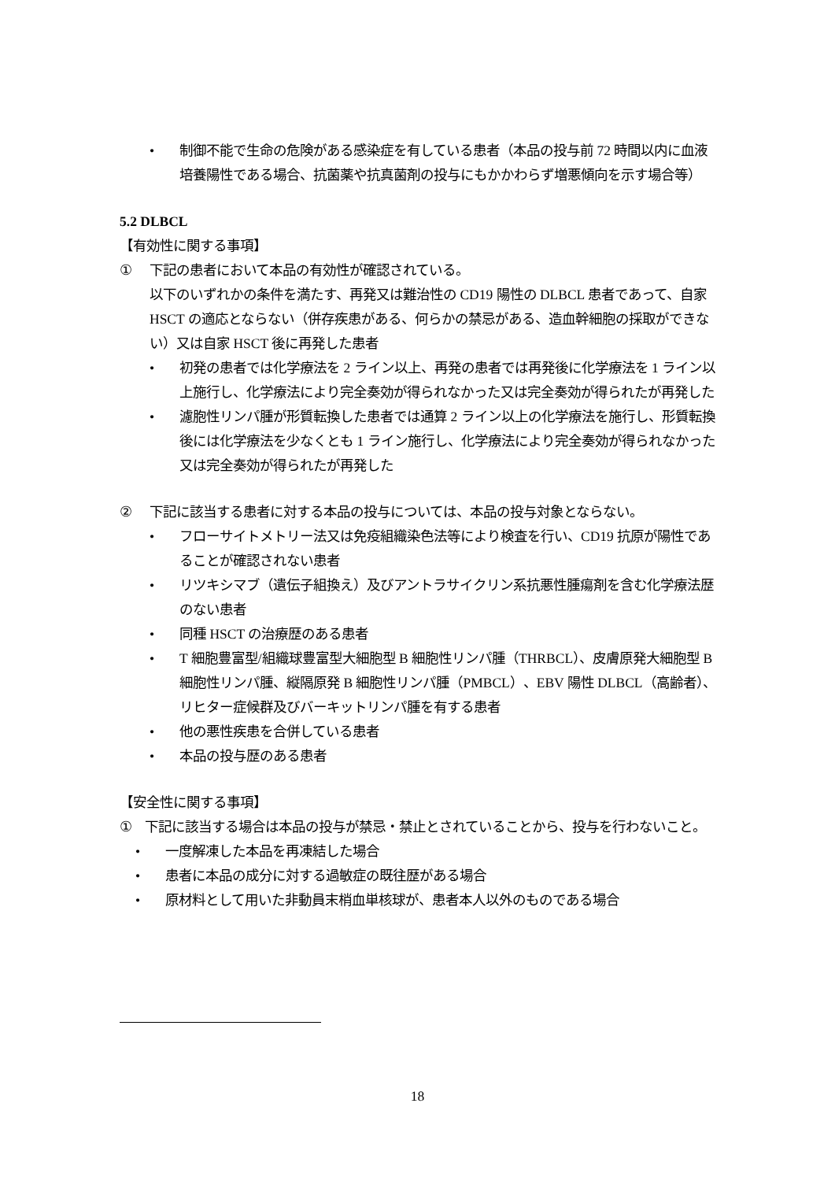• 制御不能で生命の危険がある感染症を有している患者（本品の投与前 72 時間以内に血液培養陽性である場合、抗菌薬や抗真菌剤の投与にもかかわらず増悪傾向を示す場合等）
5.2 DLBCL
【有効性に関する事項】
① 下記の患者において本品の有効性が確認されている。
以下のいずれかの条件を満たす、再発又は難治性の CD19 陽性の DLBCL 患者であって、自家 HSCT の適応とならない（併存疾患がある、何らかの禁忌がある、造血幹細胞の採取ができない）又は自家 HSCT 後に再発した患者
• 初発の患者では化学療法を 2 ライン以上、再発の患者では再発後に化学療法を 1 ライン以上施行し、化学療法により完全奏効が得られなかった又は完全奏効が得られたが再発した
• 濾胞性リンパ腫が形質転換した患者では通算 2 ライン以上の化学療法を施行し、形質転換後には化学療法を少なくとも 1 ライン施行し、化学療法により完全奏効が得られなかった又は完全奏効が得られたが再発した
② 下記に該当する患者に対する本品の投与については、本品の投与対象とならない。
• フローサイトメトリー法又は免疫組織染色法等により検査を行い、CD19 抗原が陽性であることが確認されない患者
• リツキシマブ（遺伝子組換え）及びアントラサイクリン系抗悪性腫瘍剤を含む化学療法歴のない患者
• 同種 HSCT の治療歴のある患者
• T 細胞豊富型/組織球豊富型大細胞型 B 細胞性リンパ腫（THRBCL）、皮膚原発大細胞型 B 細胞性リンパ腫、縦隔原発 B 細胞性リンパ腫（PMBCL）、EBV 陽性 DLBCL（高齢者）、リヒター症候群及びバーキットリンパ腫を有する患者
• 他の悪性疾患を合併している患者
• 本品の投与歴のある患者
【安全性に関する事項】
① 下記に該当する場合は本品の投与が禁忌・禁止とされていることから、投与を行わないこと。
• 一度解凍した本品を再凍結した場合
• 患者に本品の成分に対する過敏症の既往歴がある場合
• 原材料として用いた非動員末梢血単核球が、患者本人以外のものである場合
18